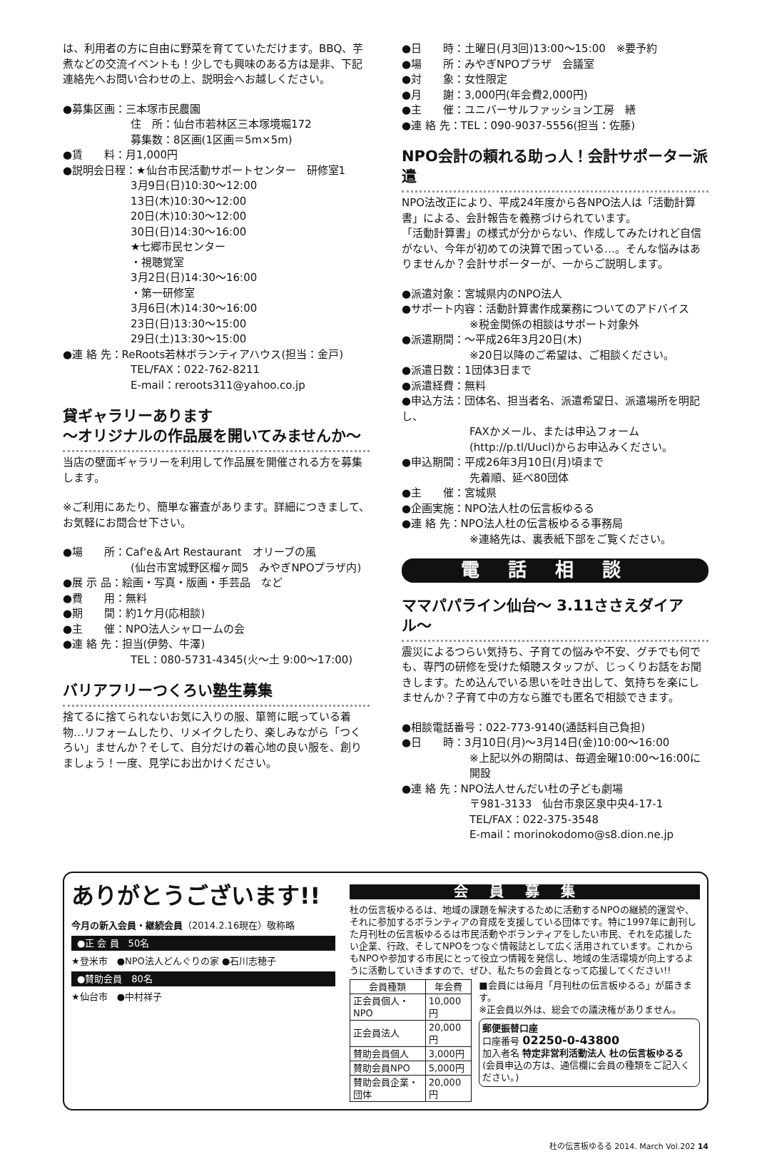は、利用者の方に自由に野菜を育てていただけます。BBQ、芋煮などの交流イベントも！少しでも興味のある方は是非、下記連絡先へお問い合わせの上、説明会へお越しください。
●募集区画：三本塚市民農園
住　所：仙台市若林区三本塚境堀172
募集数：8区画(1区画＝5m×5m)
●賃　　料：月1,000円
●説明会日程：★仙台市民活動サポートセンター　研修室1
3月9日(日)10:30〜12:00
13日(木)10:30〜12:00
20日(木)10:30〜12:00
30日(日)14:30〜16:00
★七郷市民センター
・視聴覚室
3月2日(日)14:30〜16:00
・第一研修室
3月6日(木)14:30〜16:00
23日(日)13:30〜15:00
29日(土)13:30〜15:00
●連 絡 先：ReRoots若林ボランティアハウス(担当：金戸)
TEL/FAX：022-762-8211
E-mail：reroots311@yahoo.co.jp
貸ギャラリーあります
〜オリジナルの作品展を開いてみませんか〜
当店の壁面ギャラリーを利用して作品展を開催される方を募集します。
※ご利用にあたり、簡単な審査があります。詳細につきまして、お気軽にお問合せ下さい。
●場　　所：Caf'e＆Art Restaurant　オリーブの風
(仙台市宮城野区榴ヶ岡5　みやぎNPOプラザ内)
●展 示 品：絵画・写真・版画・手芸品　など
●費　　用：無料
●期　　間：約1ケ月(応相談)
●主　　催：NPO法人シャロームの会
●連 絡 先：担当(伊勢、牛澤)
TEL：080-5731-4345(火〜土 9:00〜17:00)
バリアフリーつくろい塾生募集
捨てるに捨てられないお気に入りの服、箪笥に眠っている着物…リフォームしたり、リメイクしたり、楽しみながら「つくろい」ませんか？そして、自分だけの着心地の良い服を、創りましょう！一度、見学にお出かけください。
●日　　時：土曜日(月3回)13:00〜15:00　※要予約
●場　　所：みやぎNPOプラザ　会議室
●対　　象：女性限定
●月　　謝：3,000円(年会費2,000円)
●主　　催：ユニバーサルファッション工房　繕
●連 絡 先：TEL：090-9037-5556(担当：佐藤)
NPO会計の頼れる助っ人！会計サポーター派遣
NPO法改正により、平成24年度から各NPO法人は「活動計算書」による、会計報告を義務づけられています。
「活動計算書」の様式が分からない、作成してみたけれど自信がない、今年が初めての決算で困っている…。そんな悩みはありませんか？会計サポーターが、一からご説明します。
●派遣対象：宮城県内のNPO法人
●サポート内容：活動計算書作成業務についてのアドバイス
※税金関係の相談はサポート対象外
●派遣期間：〜平成26年3月20日(木)
※20日以降のご希望は、ご相談ください。
●派遣日数：1団体3日まで
●派遣経費：無料
●申込方法：団体名、担当者名、派遣希望日、派遣場所を明記し、
FAXかメール、または申込フォーム(http://p.tl/Uucl)からお申込みください。
●申込期間：平成26年3月10日(月)頃まで
先着順、延べ80団体
●主　　催：宮城県
●企画実施：NPO法人杜の伝言板ゆるる
●連 絡 先：NPO法人杜の伝言板ゆるる事務局
※連絡先は、裏表紙下部をご覧ください。
電話相談
ママパパライン仙台〜 3.11ささえダイアル〜
震災によるつらい気持ち、子育ての悩みや不安、グチでも何でも、専門の研修を受けた傾聴スタッフが、じっくりお話をお聞きします。ため込んでいる思いを吐き出して、気持ちを楽にしませんか？子育て中の方なら誰でも匿名で相談できます。
●相談電話番号：022-773-9140(通話料自己負担)
●日　　時：3月10日(月)〜3月14日(金)10:00〜16:00
※上記以外の期間は、毎週金曜10:00〜16:00に開設
●連 絡 先：NPO法人せんだい杜の子ども劇場
〒981-3133　仙台市泉区泉中央4-17-1
TEL/FAX：022-375-3548
E-mail：morinokodomo@s8.dion.ne.jp
ありがとうございます!!
今月の新入会員・継続会員（2014.2.16現在）敬称略
●正 会 員　50名
★登米市　●NPO法人どんぐりの家 ●石川志穂子
●賛助会員　80名
★仙台市　●中村祥子
会員募集
杜の伝言板ゆるるは、地域の課題を解決するために活動するNPOの継続的運営や、それに参加するボランティアの育成を支援している団体です。特に1997年に創刊した月刊杜の伝言板ゆるるは市民活動やボランティアをしたい市民、それを応援したい企業、行政、そしてNPOをつなぐ情報誌として広く活用されています。これからもNPOや参加する市民にとって役立つ情報を発信し、地域の生活環境が向上するように活動していきますので、ぜひ、私たちの会員となって応援してください!!
| 会員種類 | 年会費 |
| --- | --- |
| 正会員個人・NPO | 10,000円 |
| 正会員法人 | 20,000円 |
| 賛助会員個人 | 3,000円 |
| 賛助会員NPO | 5,000円 |
| 賛助会員企業・団体 | 20,000円 |
■会員には毎月「月刊杜の伝言板ゆるる」が届きます。
※正会員以外は、総会での議決権がありません。
郵便振替口座
口座番号 02250-0-43800
加入者名 特定非営利活動法人 杜の伝言板ゆるる
(会員申込の方は、通信欄に会員の種類をご記入ください。)
杜の伝言板ゆるる 2014. March Vol.202 14